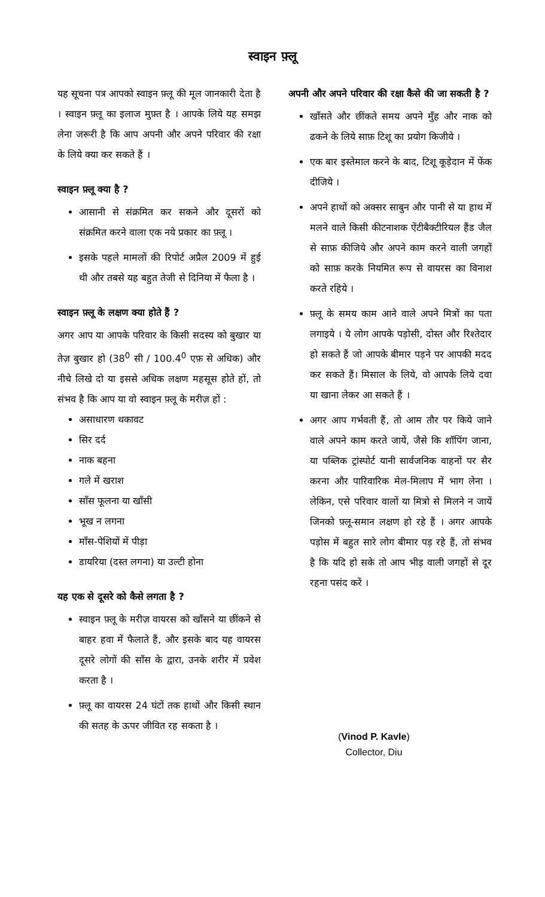स्वाइन फ़्लू
यह सूचना पत्र आपको स्वाइन फ़्लू की मूल जानकारी देता है । स्वाइन फ़्लू का इलाज मुफ़्त है । आपके लिये यह समझ लेना जरूरी है कि आप अपनी और अपने परिवार की रक्षा के लिये क्या कर सकते हैं ।
स्वाइन फ़्लू क्या है ?
आसानी से संक्रमित कर सकने और दूसरों को संक्रमित करने वाला एक नये प्रकार का फ़्लू ।
इसके पहले मामलों की रिपोर्ट अप्रैल 2009 में हुई थी और तबसे यह बहुत तेजी से दिनिया में फैला है ।
स्वाइन फ़्लू के लक्षण क्या होते हैं ?
अगर आप या आपके परिवार के किसी सदस्य को बुखार या तेज़ बुखार हो (38<sup>0</sup> सी / 100.4<sup>0</sup> एफ़ से अधिक) और नीचे लिखे दो या इससे अधिक लक्षण महसूस होते हों, तो संभव है कि आप या वो स्वाइन फ़्लू के मरीज़ हों :
असाधारण थकावट
सिर दर्द
नाक बहना
गले में खराश
साँस फूलना या खाँसी
भूख न लगना
माँस-पेशियों में पीड़ा
डायरिया (दस्त लगना) या उल्टी होना
यह एक से दूसरे को कैसे लगता है ?
स्वाइन फ़्लू के मरीज़ वायरस को खाँसने या छींकने से बाहर हवा में फैलाते हैं, और इसके बाद यह वायरस दूसरे लोगों की साँस के द्वारा, उनके शरीर में प्रवेश करता है ।
फ़्लू का वायरस 24 घंटों तक हाथों और किसी स्थान की सतह के ऊपर जीवित रह सकता है ।
अपनी और अपने परिवार की रक्षा कैसे की जा सकती है ?
खाँसते और छींकते समय अपने मुँह और नाक को ढकने के लिये साफ़ टिशू का प्रयोग किजीये ।
एक बार इस्तेमाल करने के बाद, टिशू कूड़ेदान में फेंक दीजिये ।
अपने हाथों को अक्सर साबुन और पानी से या हाथ में मलने वाले किसी कीटनाशक ऐंटीबैक्टीरियल हैंड जैल से साफ़ कीजिये और अपने काम करने वाली जगहों को साफ़ करके नियमित रूप से वायरस का विनाश करते रहिये ।
फ़्लू के समय काम आने वाले अपने मित्रों का पता लगाइये । ये लोग आपके पड़ोसी, दोस्त और रिश्तेदार हो सकते हैं जो आपके बीमार पड़ने पर आपकी मदद कर सकते हैं। मिसाल के लिये, वो आपके लिये दवा या खाना लेकर आ सकते हैं ।
अगर आप गर्भवती हैं, तो आम तौर पर किये जाने वाले अपने काम करते जायें, जैसे कि शॉपिंग जाना, या पब्लिक ट्रांस्पोर्ट यानी सार्वजनिक वाहनों पर सैर करना और पारिवारिक मेल-मिलाप में भाग लेना । लेकिन, एसे परिवार वालों या मित्रो से मिलने न जायें जिनको फ़्लू-समान लक्षण हो रहे हैं । अगर आपके पड़ोस में बहुत सारे लोग बीमार पड़ रहे हैं, तो संभव है कि यदि हो सके तो आप भीड़ वाली जगहों से दूर रहना पसंद करें ।
(Vinod P. Kavle)
Collector, Diu